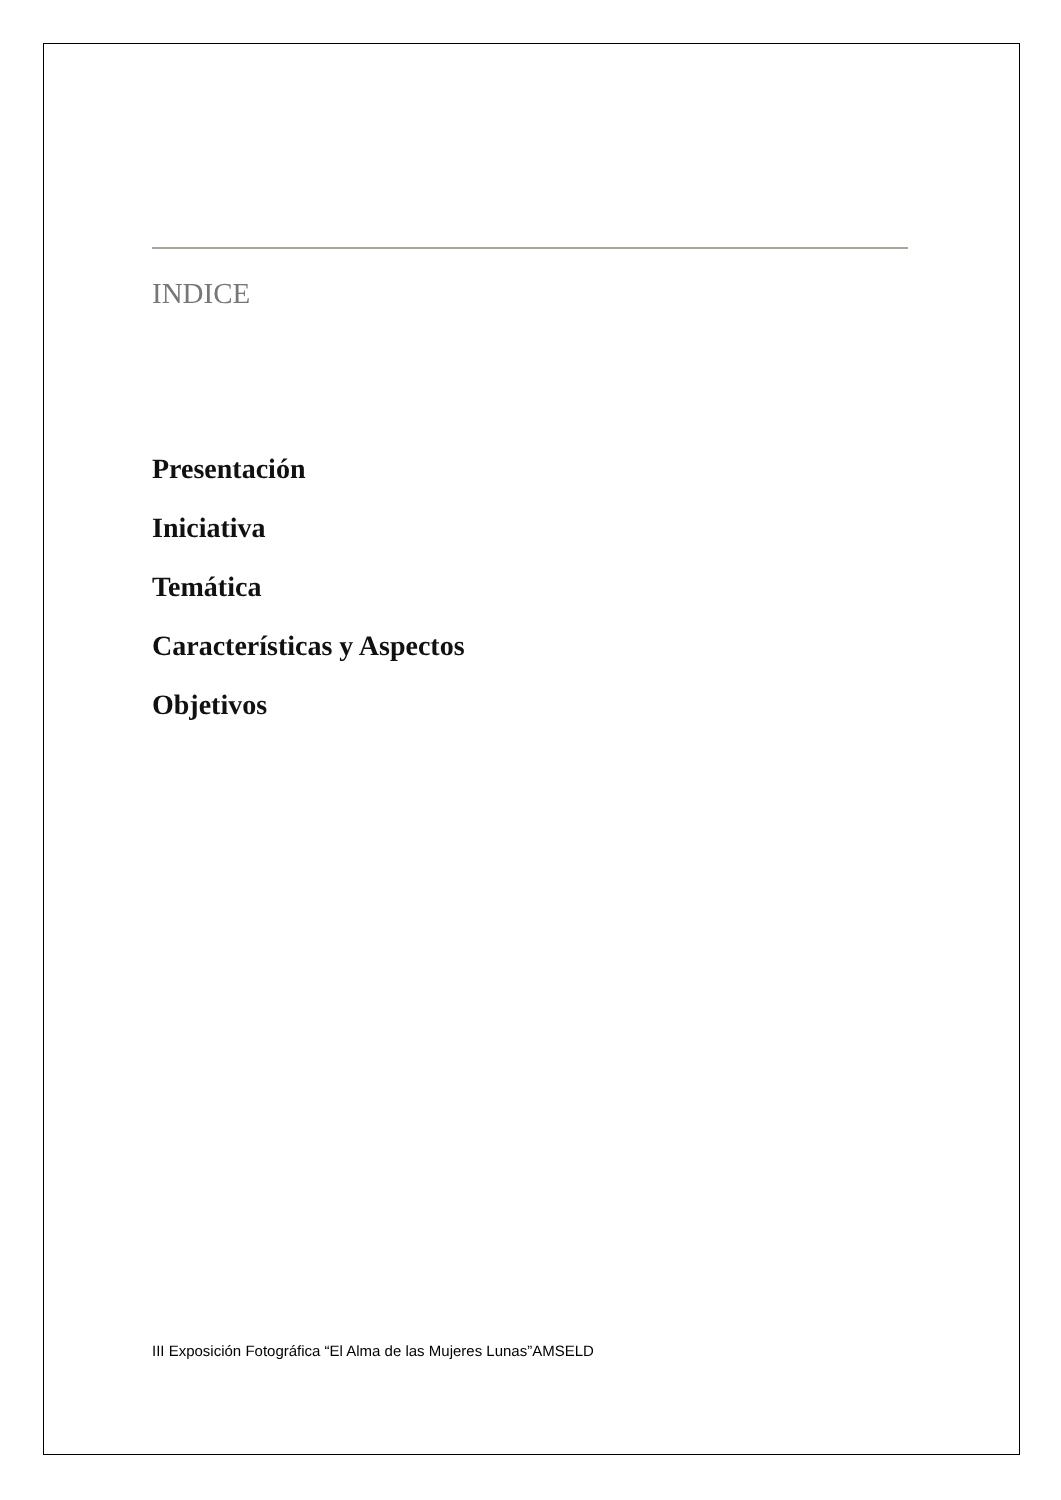INDICE
Presentación
Iniciativa
Temática
Características y Aspectos
Objetivos
III Exposición Fotográfica “El Alma de las Mujeres Lunas”AMSELD